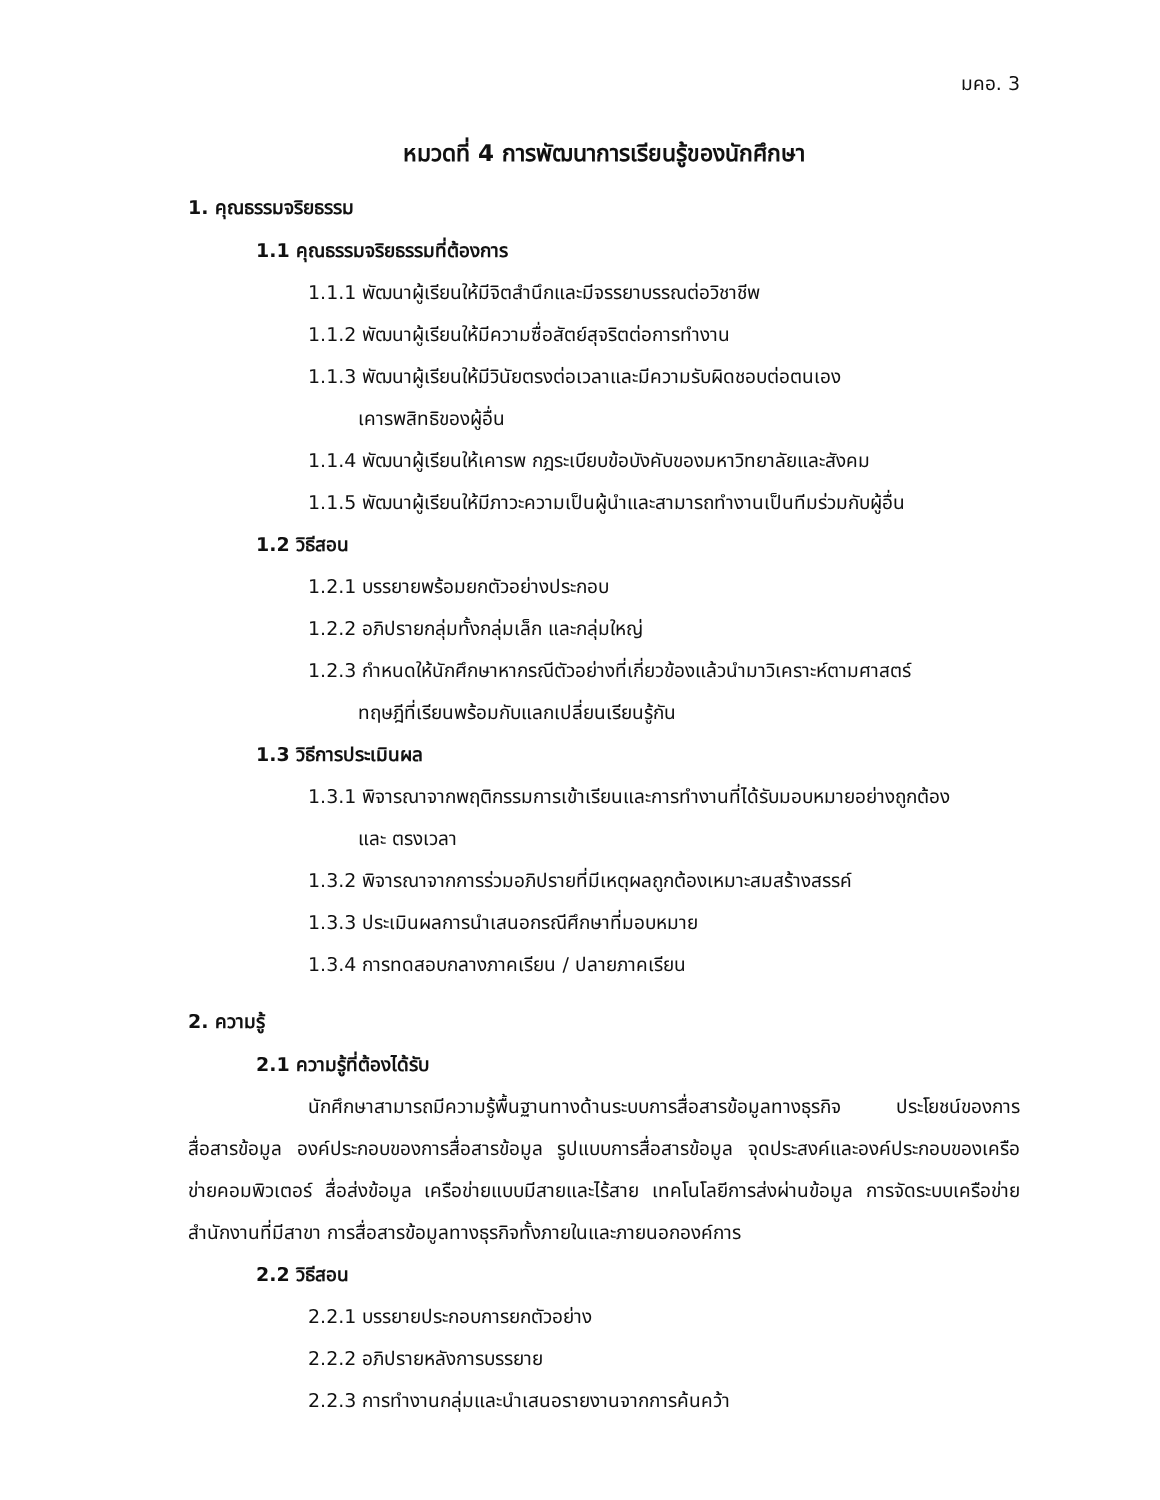มคอ. 3
หมวดที่ 4 การพัฒนาการเรียนรู้ของนักศึกษา
1. คุณธรรมจริยธรรม
1.1 คุณธรรมจริยธรรมที่ต้องการ
1.1.1 พัฒนาผู้เรียนให้มีจิตสำนึกและมีจรรยาบรรณต่อวิชาชีพ
1.1.2 พัฒนาผู้เรียนให้มีความซื่อสัตย์สุจริตต่อการทำงาน
1.1.3 พัฒนาผู้เรียนให้มีวินัยตรงต่อเวลาและมีความรับผิดชอบต่อตนเอง
เคารพสิทธิของผู้อื่น
1.1.4 พัฒนาผู้เรียนให้เคารพ กฎระเบียบข้อบังคับของมหาวิทยาลัยและสังคม
1.1.5 พัฒนาผู้เรียนให้มีภาวะความเป็นผู้นำและสามารถทำงานเป็นทีมร่วมกับผู้อื่น
1.2 วิธีสอน
1.2.1 บรรยายพร้อมยกตัวอย่างประกอบ
1.2.2 อภิปรายกลุ่มทั้งกลุ่มเล็ก และกลุ่มใหญ่
1.2.3 กำหนดให้นักศึกษาหากรณีตัวอย่างที่เกี่ยวข้องแล้วนำมาวิเคราะห์ตามศาสตร์
ทฤษฎีที่เรียนพร้อมกับแลกเปลี่ยนเรียนรู้กัน
1.3 วิธีการประเมินผล
1.3.1 พิจารณาจากพฤติกรรมการเข้าเรียนและการทำงานที่ได้รับมอบหมายอย่างถูกต้อง
และ ตรงเวลา
1.3.2 พิจารณาจากการร่วมอภิปรายที่มีเหตุผลถูกต้องเหมาะสมสร้างสรรค์
1.3.3 ประเมินผลการนำเสนอกรณีศึกษาที่มอบหมาย
1.3.4 การทดสอบกลางภาคเรียน / ปลายภาคเรียน
2. ความรู้
2.1 ความรู้ที่ต้องได้รับ
นักศึกษาสามารถมีความรู้พื้นฐานทางด้านระบบการสื่อสารข้อมูลทางธุรกิจ ประโยชน์ของการสื่อสารข้อมูล องค์ประกอบของการสื่อสารข้อมูล รูปแบบการสื่อสารข้อมูล จุดประสงค์และองค์ประกอบของเครือข่ายคอมพิวเตอร์ สื่อส่งข้อมูล เครือข่ายแบบมีสายและไร้สาย เทคโนโลยีการส่งผ่านข้อมูล การจัดระบบเครือข่ายสำนักงานที่มีสาขา การสื่อสารข้อมูลทางธุรกิจทั้งภายในและภายนอกองค์การ
2.2 วิธีสอน
2.2.1 บรรยายประกอบการยกตัวอย่าง
2.2.2 อภิปรายหลังการบรรยาย
2.2.3 การทำงานกลุ่มและนำเสนอรายงานจากการค้นคว้า